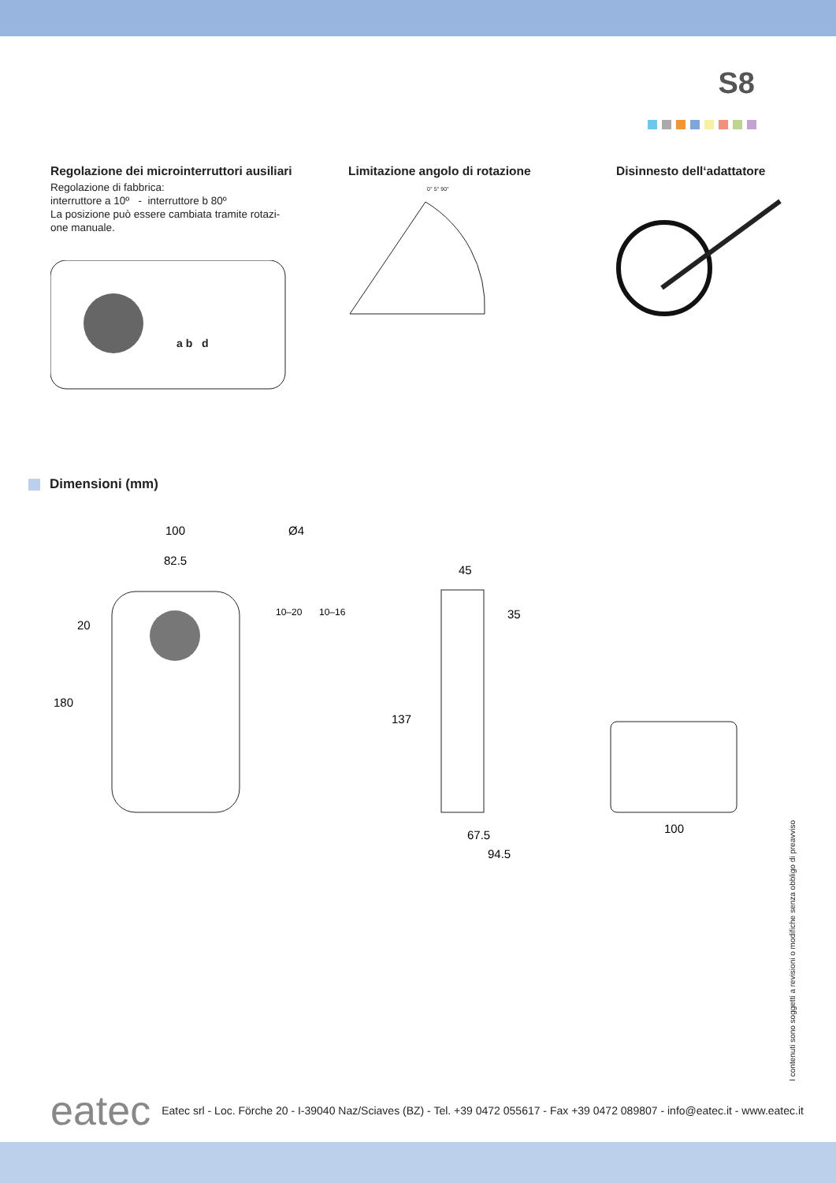S8
Regolazione dei microinterruttori ausiliari
Regolazione di fabbrica:
interruttore a 10º - interruttore b 80º
La posizione può essere cambiata tramite rotazi-
one manuale.
a b d
Limitazione angolo di rotazione
0° 5° 90°
Disinnesto dell‘adattatore
Dimensioni (mm)
100
82.5
Ø4
20
180
10–20
10–16
137
45
35
67.5
94.5
100
I contenuti sono soggetti a revisioni o modifiche senza obbligo di preavviso
eatec Eatec srl - Loc. Förche 20 - I-39040 Naz/Sciaves (BZ) - Tel. +39 0472 055617 - Fax +39 0472 089807 - info@eatec.it - www.eatec.it